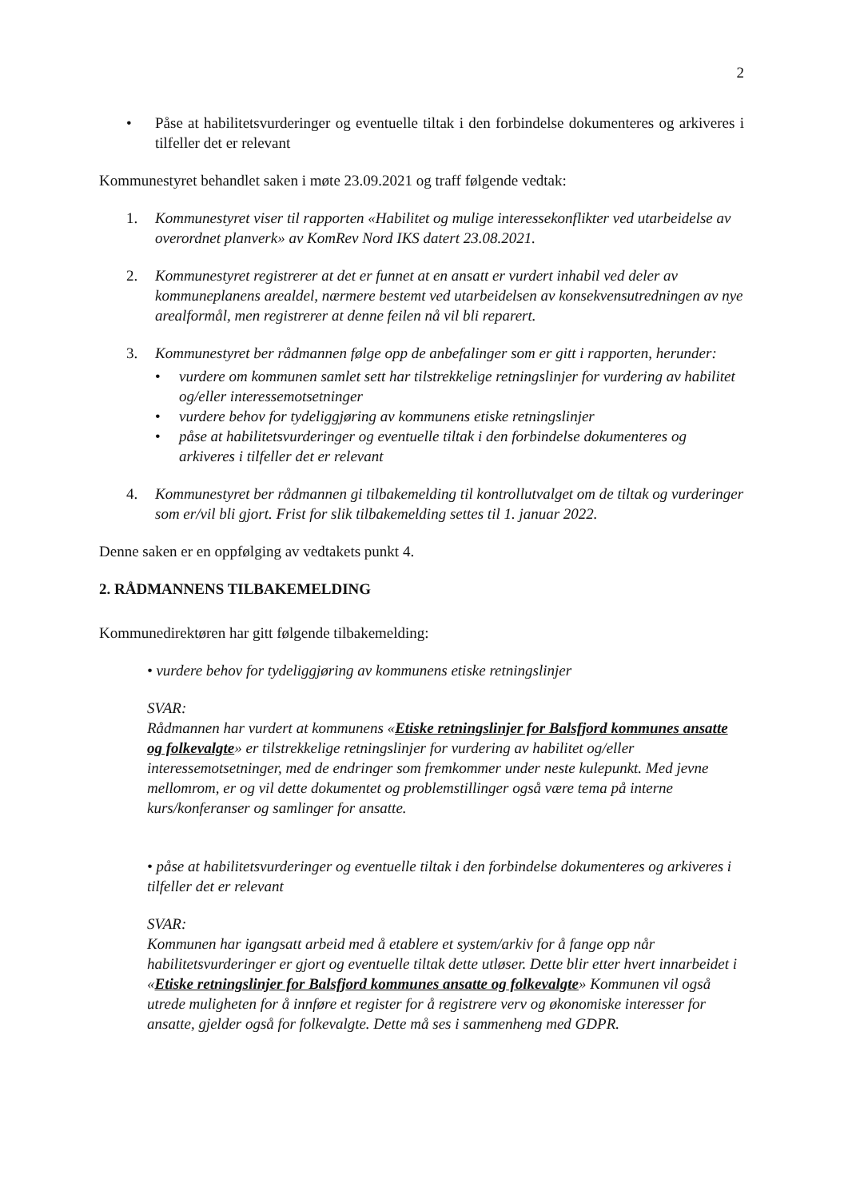2
• Påse at habilitetsvurderinger og eventuelle tiltak i den forbindelse dokumenteres og arkiveres i tilfeller det er relevant
Kommunestyret behandlet saken i møte 23.09.2021 og traff følgende vedtak:
1. Kommunestyret viser til rapporten «Habilitet og mulige interessekonflikter ved utarbeidelse av overordnet planverk» av KomRev Nord IKS datert 23.08.2021.
2. Kommunestyret registrerer at det er funnet at en ansatt er vurdert inhabil ved deler av kommuneplanens arealdel, nærmere bestemt ved utarbeidelsen av konsekvensutredningen av nye arealformål, men registrerer at denne feilen nå vil bli reparert.
3. Kommunestyret ber rådmannen følge opp de anbefalinger som er gitt i rapporten, herunder:
• vurdere om kommunen samlet sett har tilstrekkelige retningslinjer for vurdering av habilitet og/eller interessemotsetninger
• vurdere behov for tydeliggjøring av kommunens etiske retningslinjer
• påse at habilitetsvurderinger og eventuelle tiltak i den forbindelse dokumenteres og arkiveres i tilfeller det er relevant
4. Kommunestyret ber rådmannen gi tilbakemelding til kontrollutvalget om de tiltak og vurderinger som er/vil bli gjort. Frist for slik tilbakemelding settes til 1. januar 2022.
Denne saken er en oppfølging av vedtakets punkt 4.
2. RÅDMANNENS TILBAKEMELDING
Kommunedirektøren har gitt følgende tilbakemelding:
• vurdere behov for tydeliggjøring av kommunens etiske retningslinjer
SVAR:
Rådmannen har vurdert at kommunens «Etiske retningslinjer for Balsfjord kommunes ansatte og folkevalgte» er tilstrekkelige retningslinjer for vurdering av habilitet og/eller interessemotsetninger, med de endringer som fremkommer under neste kulepunkt. Med jevne mellomrom, er og vil dette dokumentet og problemstillinger også være tema på interne kurs/konferanser og samlinger for ansatte.
• påse at habilitetsvurderinger og eventuelle tiltak i den forbindelse dokumenteres og arkiveres i tilfeller det er relevant
SVAR:
Kommunen har igangsatt arbeid med å etablere et system/arkiv for å fange opp når habilitetsvurderinger er gjort og eventuelle tiltak dette utløser. Dette blir etter hvert innarbeidet i «Etiske retningslinjer for Balsfjord kommunes ansatte og folkevalgte» Kommunen vil også utrede muligheten for å innføre et register for å registrere verv og økonomiske interesser for ansatte, gjelder også for folkevalgte. Dette må ses i sammenheng med GDPR.